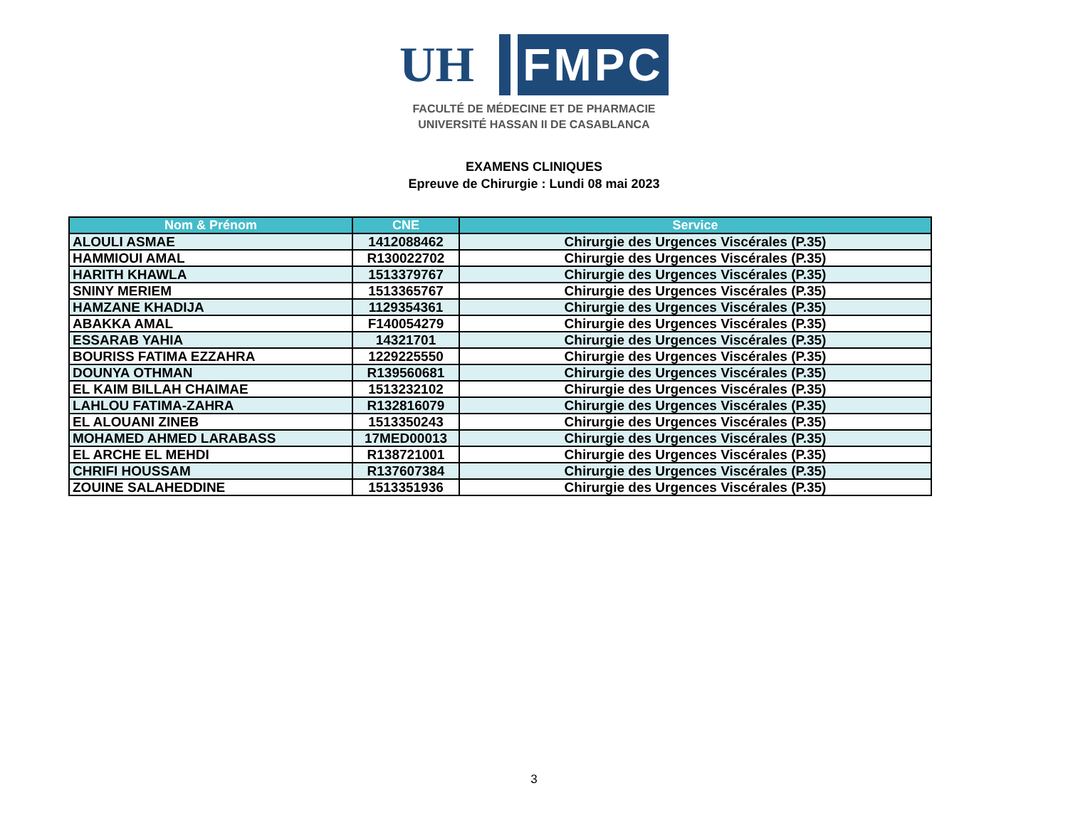UH FMPC
FACULTÉ DE MÉDECINE ET DE PHARMACIE
UNIVERSITÉ HASSAN II DE CASABLANCA
EXAMENS CLINIQUES
Epreuve de Chirurgie : Lundi 08 mai 2023
| Nom & Prénom | CNE | Service |
| --- | --- | --- |
| ALOULI ASMAE | 1412088462 | Chirurgie des Urgences Viscérales (P.35) |
| HAMMIOUI AMAL | R130022702 | Chirurgie des Urgences Viscérales (P.35) |
| HARITH KHAWLA | 1513379767 | Chirurgie des Urgences Viscérales (P.35) |
| SNINY MERIEM | 1513365767 | Chirurgie des Urgences Viscérales (P.35) |
| HAMZANE KHADIJA | 1129354361 | Chirurgie des Urgences Viscérales (P.35) |
| ABAKKA AMAL | F140054279 | Chirurgie des Urgences Viscérales (P.35) |
| ESSARAB YAHIA | 14321701 | Chirurgie des Urgences Viscérales (P.35) |
| BOURISS FATIMA EZZAHRA | 1229225550 | Chirurgie des Urgences Viscérales (P.35) |
| DOUNYA OTHMAN | R139560681 | Chirurgie des Urgences Viscérales (P.35) |
| EL KAIM BILLAH CHAIMAE | 1513232102 | Chirurgie des Urgences Viscérales (P.35) |
| LAHLOU FATIMA-ZAHRA | R132816079 | Chirurgie des Urgences Viscérales (P.35) |
| EL ALOUANI ZINEB | 1513350243 | Chirurgie des Urgences Viscérales (P.35) |
| MOHAMED AHMED LARABASS | 17MED00013 | Chirurgie des Urgences Viscérales (P.35) |
| EL ARCHE EL MEHDI | R138721001 | Chirurgie des Urgences Viscérales (P.35) |
| CHRIFI HOUSSAM | R137607384 | Chirurgie des Urgences Viscérales (P.35) |
| ZOUINE SALAHEDDINE | 1513351936 | Chirurgie des Urgences Viscérales (P.35) |
3